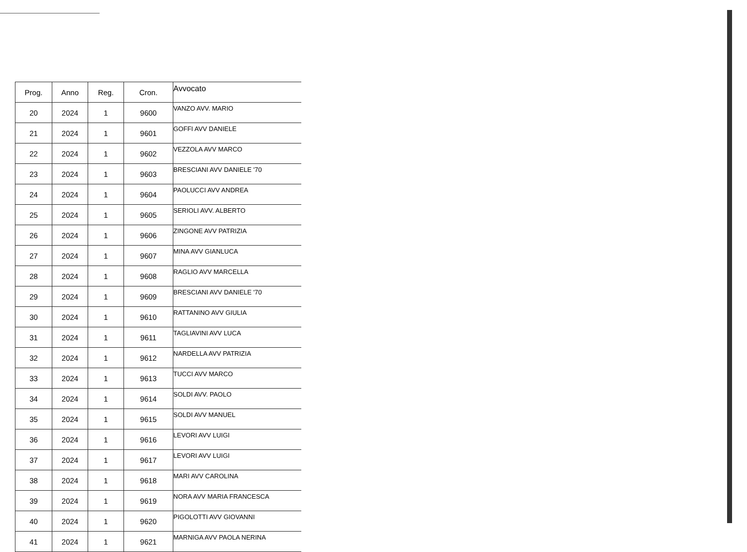| Prog. | Anno | Reg. | Cron. | Avvocato |
| --- | --- | --- | --- | --- |
| 20 | 2024 | 1 | 9600 | VANZO AVV. MARIO |
| 21 | 2024 | 1 | 9601 | GOFFI AVV DANIELE |
| 22 | 2024 | 1 | 9602 | VEZZOLA AVV MARCO |
| 23 | 2024 | 1 | 9603 | BRESCIANI AVV DANIELE '70 |
| 24 | 2024 | 1 | 9604 | PAOLUCCI AVV ANDREA |
| 25 | 2024 | 1 | 9605 | SERIOLI AVV. ALBERTO |
| 26 | 2024 | 1 | 9606 | ZINGONE AVV PATRIZIA |
| 27 | 2024 | 1 | 9607 | MINA AVV GIANLUCA |
| 28 | 2024 | 1 | 9608 | RAGLIO AVV MARCELLA |
| 29 | 2024 | 1 | 9609 | BRESCIANI AVV DANIELE '70 |
| 30 | 2024 | 1 | 9610 | RATTANINO AVV GIULIA |
| 31 | 2024 | 1 | 9611 | TAGLIAVINI AVV LUCA |
| 32 | 2024 | 1 | 9612 | NARDELLA AVV PATRIZIA |
| 33 | 2024 | 1 | 9613 | TUCCI AVV MARCO |
| 34 | 2024 | 1 | 9614 | SOLDI AVV. PAOLO |
| 35 | 2024 | 1 | 9615 | SOLDI AVV MANUEL |
| 36 | 2024 | 1 | 9616 | LEVORI AVV LUIGI |
| 37 | 2024 | 1 | 9617 | LEVORI AVV LUIGI |
| 38 | 2024 | 1 | 9618 | MARI AVV CAROLINA |
| 39 | 2024 | 1 | 9619 | NORA AVV MARIA FRANCESCA |
| 40 | 2024 | 1 | 9620 | PIGOLOTTI AVV GIOVANNI |
| 41 | 2024 | 1 | 9621 | MARNIGA AVV PAOLA NERINA |